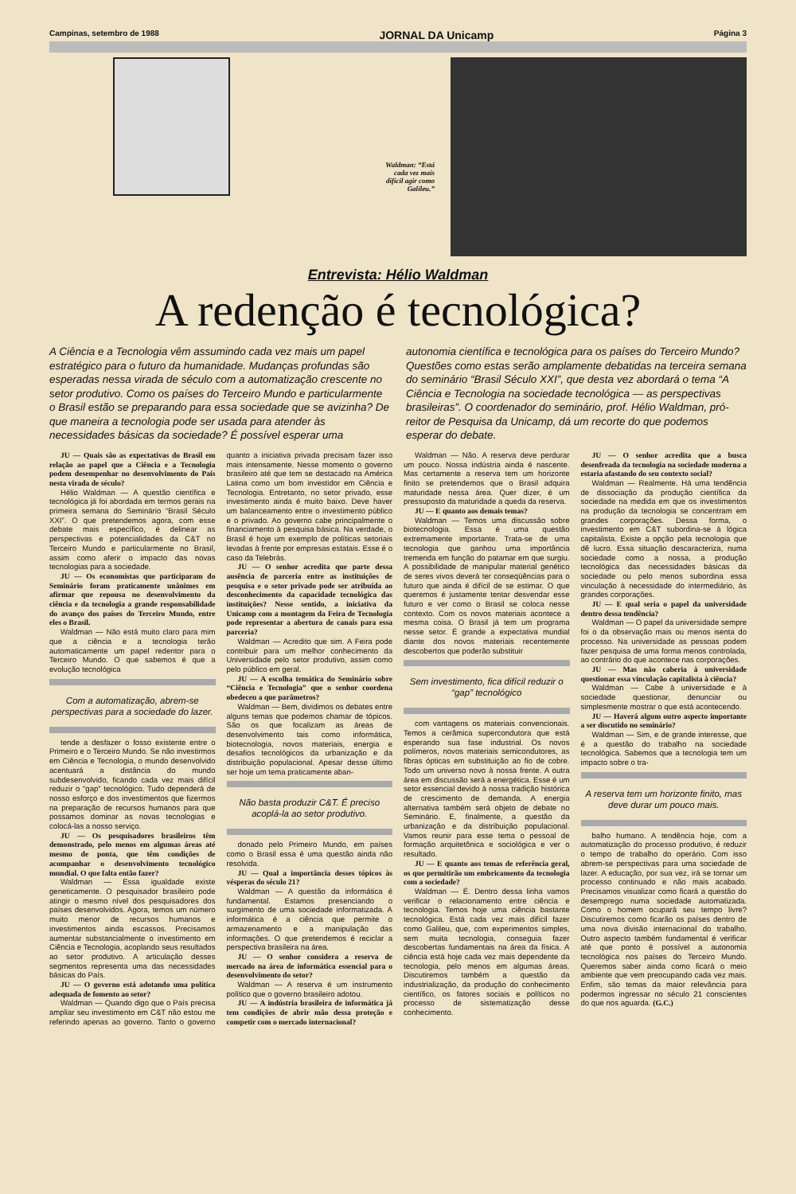Campinas, setembro de 1988 JORNAL DA Unicamp Página 3
Waldman: “Está cada vez mais difícil agir como Galileu.”
Entrevista: Hélio Waldman
A redenção é tecnológica?
A Ciência e a Tecnologia vêm assumindo cada vez mais um papel estratégico para o futuro da humanidade. Mudanças profundas são esperadas nessa virada de século com a automatização crescente no setor produtivo. Como os países do Terceiro Mundo e particularmente o Brasil estão se preparando para essa sociedade que se avizinha? De que maneira a tecnologia pode ser usada para atender às necessidades básicas da sociedade? É possível esperar uma autonomia científica e tecnológica para os países do Terceiro Mundo? Questões como estas serão amplamente debatidas na terceira semana do seminário “Brasil Século XXI”, que desta vez abordará o tema “A Ciência e Tecnologia na sociedade tecnológica — as perspectivas brasileiras”. O coordenador do seminário, prof. Hélio Waldman, pró-reitor de Pesquisa da Unicamp, dá um recorte do que podemos esperar do debate.
JU — Quais são as expectativas do Brasil em relação ao papel que a Ciência e a Tecnologia podem desempenhar no desenvolvimento do País nesta virada de século?
Hélio Waldman — A questão científica e tecnológica já foi abordada em termos gerais na primeira semana do Seminário “Brasil Século XXI”. O que pretendemos agora, com esse debate mais específico, é delinear as perspectivas e potencialidades da C&T no Terceiro Mundo e particularmente no Brasil, assim como aferir o impacto das novas tecnologias para a sociedade.
JU — Os economistas que participaram do Seminário foram praticamente unânimes em afirmar que repousa no desenvolvimento da ciência e da tecnologia a grande responsabilidade do avanço dos países do Terceiro Mundo, entre eles o Brasil.
Waldman — Não está muito claro para mim que a ciência e a tecnologia terão automaticamente um papel redentor para o Terceiro Mundo. O que sabemos é que a evolução tecnológica
Com a automatização, abrem-se perspectivas para a sociedade do lazer.
tende a desfazer o fosso existente entre o Primeiro e o Terceiro Mundo. Se não investirmos em Ciência e Tecnologia, o mundo desenvolvido acentuará a distância do mundo subdesenvolvido, ficando cada vez mais difícil reduzir o “gap” tecnológico. Tudo dependerá de nosso esforço e dos investimentos que fizermos na preparação de recursos humanos para que possamos dominar as novas tecnologias e colocá-las a nosso serviço.
JU — Os pesquisadores brasileiros têm demonstrado, pelo menos em algumas áreas até mesmo de ponta, que têm condições de acompanhar o desenvolvimento tecnológico mundial. O que falta então fazer?
Waldman — Essa igualdade existe geneticamente. O pesquisador brasileiro pode atingir o mesmo nível dos pesquisadores dos países desenvolvidos. Agora, temos um número muito menor de recursos humanos e investimentos ainda escassos. Precisamos aumentar substancialmente o investimento em Ciência e Tecnologia, acoplando seus resultados ao setor produtivo. A articulação desses segmentos representa uma das necessidades básicas do País.
JU — O governo está adotando uma política adequada de fomento ao setor?
Waldman — Quando digo que o País precisa ampliar seu investimento em C&T não estou me referindo apenas ao governo. Tanto o governo quanto a iniciativa privada precisam fazer isso mais intensamente. Nesse momento o governo brasileiro até que tem se destacado na América Latina como um bom investidor em Ciência e Tecnologia. Entretanto, no setor privado, esse investimento ainda é muito baixo. Deve haver um balanceamento entre o investimento público e o privado. Ao governo cabe principalmente o financiamento à pesquisa básica. Na verdade, o Brasil é hoje um exemplo de políticas setoriais levadas à frente por empresas estatais. Esse é o caso da Telebrás.
JU — O senhor acredita que parte dessa ausência de parceria entre as instituições de pesquisa e o setor privado pode ser atribuída ao desconhecimento da capacidade tecnológica das instituições? Nesse sentido, a iniciativa da Unicamp com a montagem da Feira de Tecnologia pode representar a abertura de canais para essa parceria?
Waldman — Acredito que sim. A Feira pode contribuir para um melhor conhecimento da Universidade pelo setor produtivo, assim como pelo público em geral.
JU — A escolha temática do Seminário sobre “Ciência e Tecnologia” que o senhor coordena obedeceu a que parâmetros?
Waldman — Bem, dividimos os debates entre alguns temas que podemos chamar de tópicos. São os que focalizam as áreas de desenvolvimento tais como informática, biotecnologia, novos materiais, energia e desafios tecnológicos da urbanização e da distribuição populacional. Apesar desse último ser hoje um tema praticamente aban-
Não basta produzir C&T. É preciso acoplá-la ao setor produtivo.
donado pelo Primeiro Mundo, em países como o Brasil essa é uma questão ainda não resolvida.
JU — Qual a importância desses tópicos às vésperas do século 21?
Waldman — A questão da informática é fundamental. Estamos presenciando o surgimento de uma sociedade informatizada. A informática é a ciência que permite o armazenamento e a manipulação das informações. O que pretendemos é reciclar a perspectiva brasileira na área.
JU — O senhor considera a reserva de mercado na área de informática essencial para o desenvolvimento do setor?
Waldman — A reserva é um instrumento político que o governo brasileiro adotou.
JU — A indústria brasileira de informática já tem condições de abrir mão dessa proteção e competir com o mercado internacional?
Waldman — Não. A reserva deve perdurar um pouco. Nossa indústria ainda é nascente. Mas certamente a reserva tem um horizonte finito se pretendemos que o Brasil adquira maturidade nessa área. Quer dizer, é um pressuposto da maturidade a queda da reserva.
JU — E quanto aos demais temas?
Waldman — Temos uma discussão sobre biotecnologia. Essa é uma questão extremamente importante. Trata-se de uma tecnologia que ganhou uma importância tremenda em função do patamar em que surgiu. A possibilidade de manipular material genético de seres vivos deverá ter conseqüências para o futuro que ainda é difícil de se estimar. O que queremos é justamente tentar desvendar esse futuro e ver como o Brasil se coloca nesse contexto. Com os novos materiais acontece a mesma coisa. O Brasil já tem um programa nesse setor. É grande a expectativa mundial diante dos novos materiais recentemente descobertos que poderão substituir
Sem investimento, fica difícil reduzir o “gap” tecnológico
com vantagens os materiais convencionais. Temos a cerâmica supercondutora que está esperando sua fase industrial. Os novos polímeros, novos materiais semicondutores, as fibras ópticas em substituição ao fio de cobre. Todo um universo novo à nossa frente. A outra área em discussão será a energética. Esse é um setor essencial devido à nossa tradição histórica de crescimento de demanda. A energia alternativa também será objeto de debate no Seminário. E, finalmente, a questão da urbanização e da distribuição populacional. Vamos reunir para esse tema o pessoal de formação arquitetônica e sociológica e ver o resultado.
JU — E quanto aos temas de referência geral, os que permitirão um embricamento da tecnologia com a sociedade?
Waldman — É. Dentro dessa linha vamos verificar o relacionamento entre ciência e tecnologia. Temos hoje uma ciência bastante tecnológica. Está cada vez mais difícil fazer como Galileu, que, com experimentos simples, sem muita tecnologia, conseguia fazer descobertas fundamentais na área da física. A ciência está hoje cada vez mais dependente da tecnologia, pelo menos em algumas áreas. Discutiremos também a questão da industrialização, da produção do conhecimento científico, os fatores sociais e políticos no processo de sistematização desse conhecimento.
JU — O senhor acredita que a busca desenfreada da tecnologia na sociedade moderna a estaria afastando do seu contexto social?
Waldman — Realmente. Há uma tendência de dissociação da produção científica da sociedade na medida em que os investimentos na produção da tecnologia se concentram em grandes corporações. Dessa forma, o investimento em C&T subordina-se à lógica capitalista. Existe a opção pela tecnologia que dê lucro. Essa situação descaracteriza, numa sociedade como a nossa, a produção tecnológica das necessidades básicas da sociedade ou pelo menos subordina essa vinculação à necessidade do intermediário, às grandes corporações.
JU — E qual seria o papel da universidade dentro dessa tendência?
Waldman — O papel da universidade sempre foi o da observação mais ou menos isenta do processo. Na universidade as pessoas podem fazer pesquisa de uma forma menos controlada, ao contrário do que acontece nas corporações.
JU — Mas não caberia à universidade questionar essa vinculação capitalista à ciência?
Waldman — Cabe à universidade e à sociedade questionar, denunciar ou simplesmente mostrar o que está acontecendo.
JU — Haverá algum outro aspecto importante a ser discutido no seminário?
Waldman — Sim, e de grande interesse, que é a questão do trabalho na sociedade tecnológica. Sabemos que a tecnologia tem um impacto sobre o tra-
A reserva tem um horizonte finito, mas deve durar um pouco mais.
balho humano. A tendência hoje, com a automatização do processo produtivo, é reduzir o tempo de trabalho do operário. Com isso abrem-se perspectivas para uma sociedade de lazer. A educação, por sua vez, irá se tornar um processo continuado e não mais acabado. Precisamos visualizar como ficará a questão do desemprego numa sociedade automatizada. Como o homem ocupará seu tempo livre? Discutiremos como ficarão os países dentro de uma nova divisão internacional do trabalho. Outro aspecto também fundamental é verificar até que ponto é possível a autonomia tecnológica nos países do Terceiro Mundo. Queremos saber ainda como ficará o meio ambiente que vem preocupando cada vez mais. Enfim, são temas da maior relevância para podermos ingressar no século 21 conscientes do que nos aguarda. (G.C.)